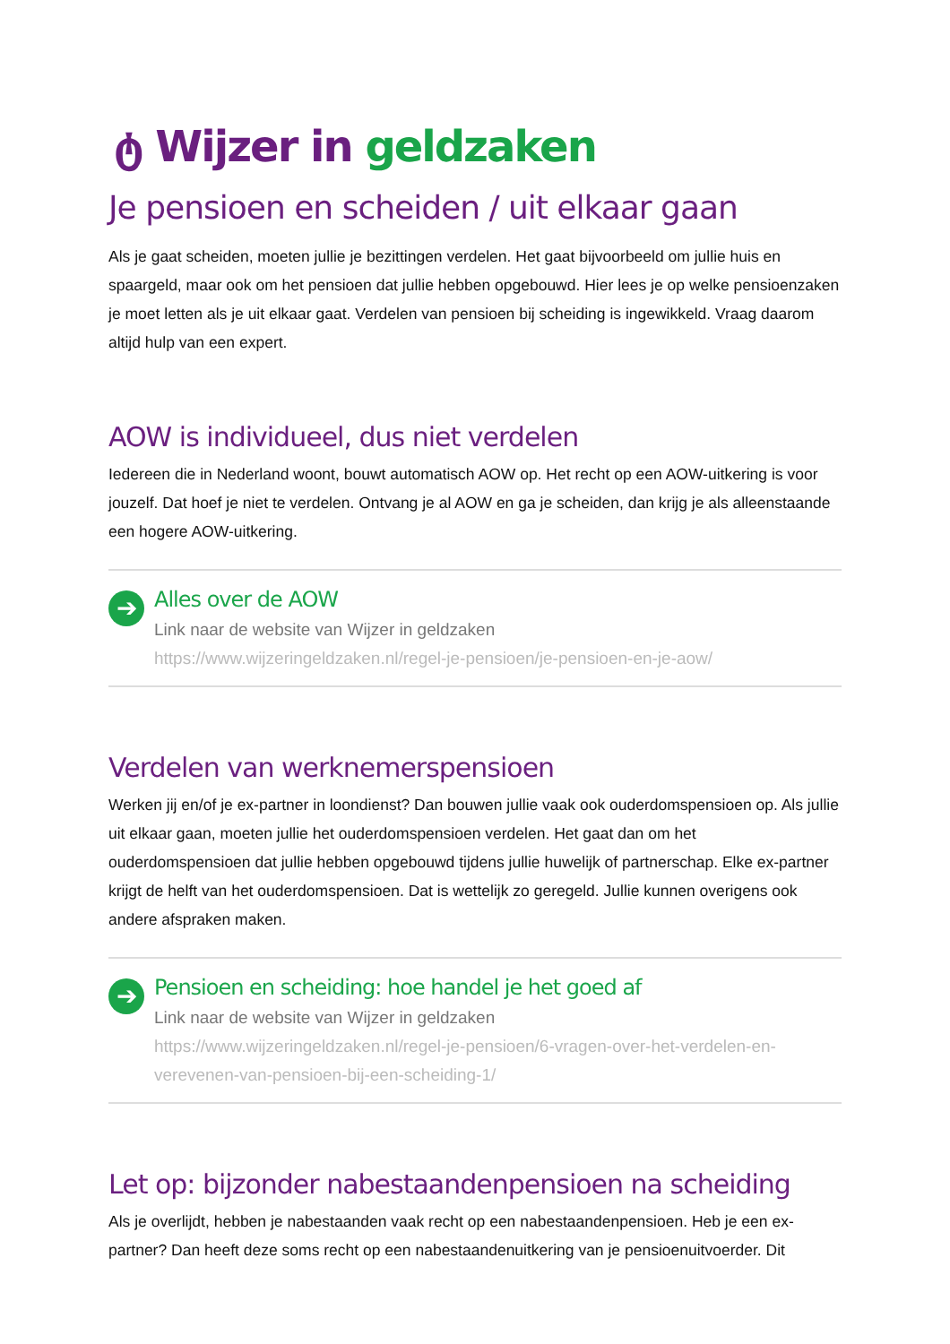ტ Wijzer in geldzaken
Je pensioen en scheiden / uit elkaar gaan
Als je gaat scheiden, moeten jullie je bezittingen verdelen. Het gaat bijvoorbeeld om jullie huis en spaargeld, maar ook om het pensioen dat jullie hebben opgebouwd. Hier lees je op welke pensioenzaken je moet letten als je uit elkaar gaat. Verdelen van pensioen bij scheiding is ingewikkeld. Vraag daarom altijd hulp van een expert.
AOW is individueel, dus niet verdelen
Iedereen die in Nederland woont, bouwt automatisch AOW op. Het recht op een AOW-uitkering is voor jouzelf. Dat hoef je niet te verdelen. Ontvang je al AOW en ga je scheiden, dan krijg je als alleenstaande een hogere AOW-uitkering.
➔
Alles over de AOW
Link naar de website van Wijzer in geldzaken
https://www.wijzeringeldzaken.nl/regel-je-pensioen/je-pensioen-en-je-aow/
Verdelen van werknemerspensioen
Werken jij en/of je ex-partner in loondienst? Dan bouwen jullie vaak ook ouderdomspensioen op. Als jullie uit elkaar gaan, moeten jullie het ouderdomspensioen verdelen. Het gaat dan om het ouderdomspensioen dat jullie hebben opgebouwd tijdens jullie huwelijk of partnerschap. Elke ex-partner krijgt de helft van het ouderdomspensioen. Dat is wettelijk zo geregeld. Jullie kunnen overigens ook andere afspraken maken.
➔
Pensioen en scheiding: hoe handel je het goed af
Link naar de website van Wijzer in geldzaken
https://www.wijzeringeldzaken.nl/regel-je-pensioen/6-vragen-over-het-verdelen-en-verevenen-van-pensioen-bij-een-scheiding-1/
Let op: bijzonder nabestaandenpensioen na scheiding
Als je overlijdt, hebben je nabestaanden vaak recht op een nabestaandenpensioen. Heb je een ex-partner? Dan heeft deze soms recht op een nabestaandenuitkering van je pensioenuitvoerder. Dit